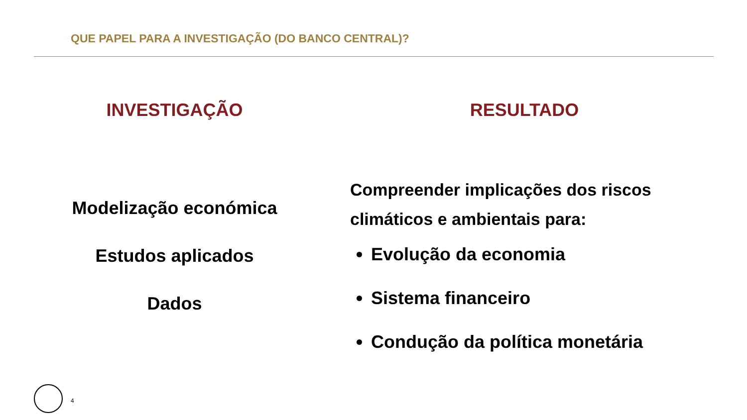QUE PAPEL PARA A INVESTIGAÇÃO (DO BANCO CENTRAL)?
INVESTIGAÇÃO
Modelização económica
Estudos aplicados
Dados
RESULTADO
Compreender implicações dos riscos climáticos e ambientais para:
Evolução da economia
Sistema financeiro
Condução da política monetária
4